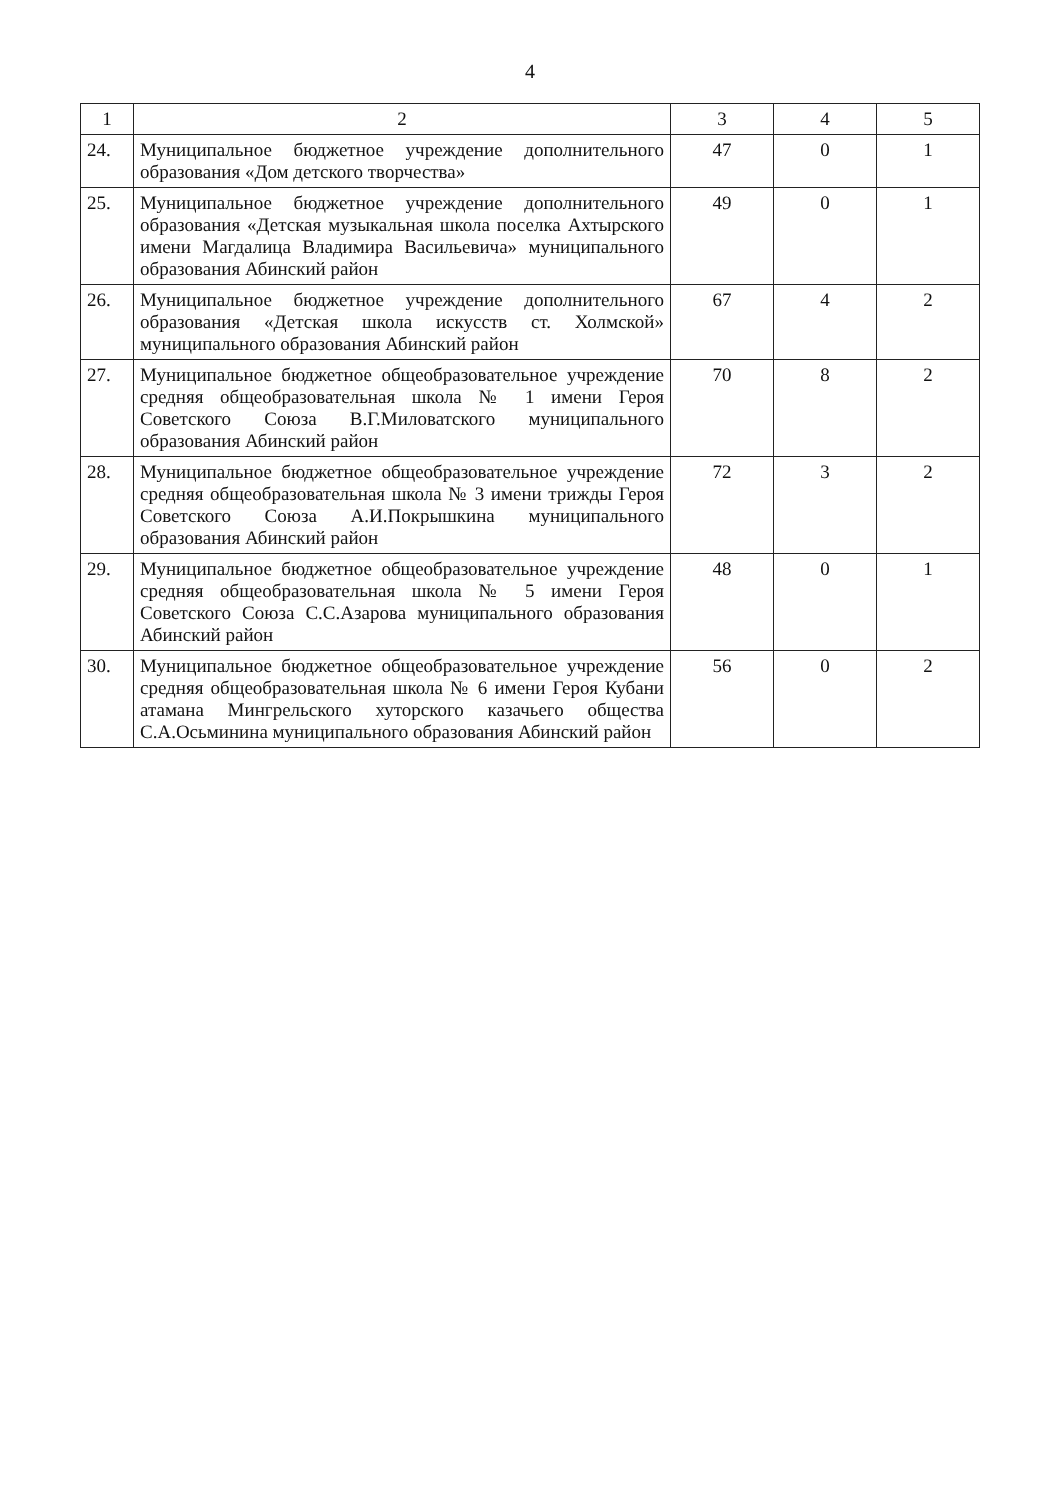4
| 1 | 2 | 3 | 4 | 5 |
| --- | --- | --- | --- | --- |
| 24. | Муниципальное бюджетное учреждение дополнительного образования «Дом детского творчества» | 47 | 0 | 1 |
| 25. | Муниципальное бюджетное учреждение дополнительного образования «Детская музыкальная школа поселка Ахтырского имени Магдалица Владимира Васильевича» муниципального образования Абинский район | 49 | 0 | 1 |
| 26. | Муниципальное бюджетное учреждение дополнительного образования «Детская школа искусств ст. Холмской» муниципального образования Абинский район | 67 | 4 | 2 |
| 27. | Муниципальное бюджетное общеобразовательное учреждение средняя общеобразовательная школа № 1 имени Героя Советского Союза В.Г.Миловатского муниципального образования Абинский район | 70 | 8 | 2 |
| 28. | Муниципальное бюджетное общеобразовательное учреждение средняя общеобразовательная школа № 3 имени трижды Героя Советского Союза А.И.Покрышкина муниципального образования Абинский район | 72 | 3 | 2 |
| 29. | Муниципальное бюджетное общеобразовательное учреждение средняя общеобразовательная школа № 5 имени Героя Советского Союза С.С.Азарова муниципального образования Абинский район | 48 | 0 | 1 |
| 30. | Муниципальное бюджетное общеобразовательное учреждение средняя общеобразовательная школа № 6 имени Героя Кубани атамана Мингрельского хуторского казачьего общества С.А.Осьминина муниципального образования Абинский район | 56 | 0 | 2 |